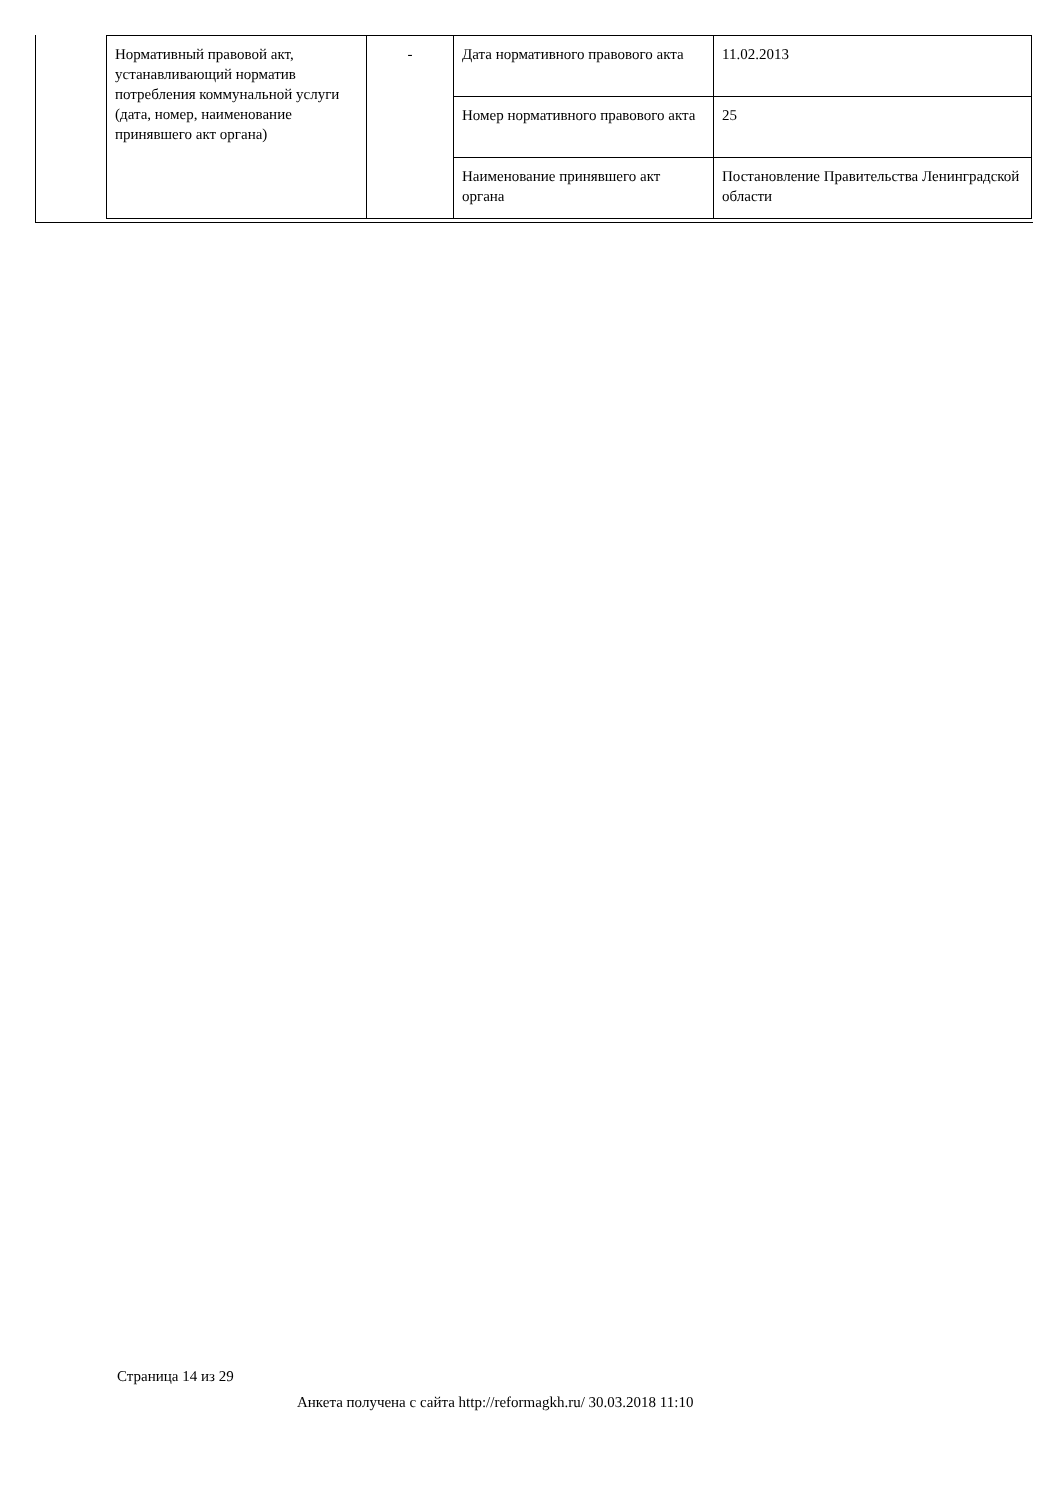| Нормативный правовой акт, устанавливающий норматив потребления коммунальной услуги (дата, номер, наименование принявшего акт органа) | - | Дата нормативного правового акта | 11.02.2013 |
| | | Номер нормативного правового акта | 25 |
| | | Наименование принявшего акт органа | Постановление Правительства Ленинградской области |
Страница 14 из 29
Анкета получена с сайта http://reformagkh.ru/ 30.03.2018 11:10